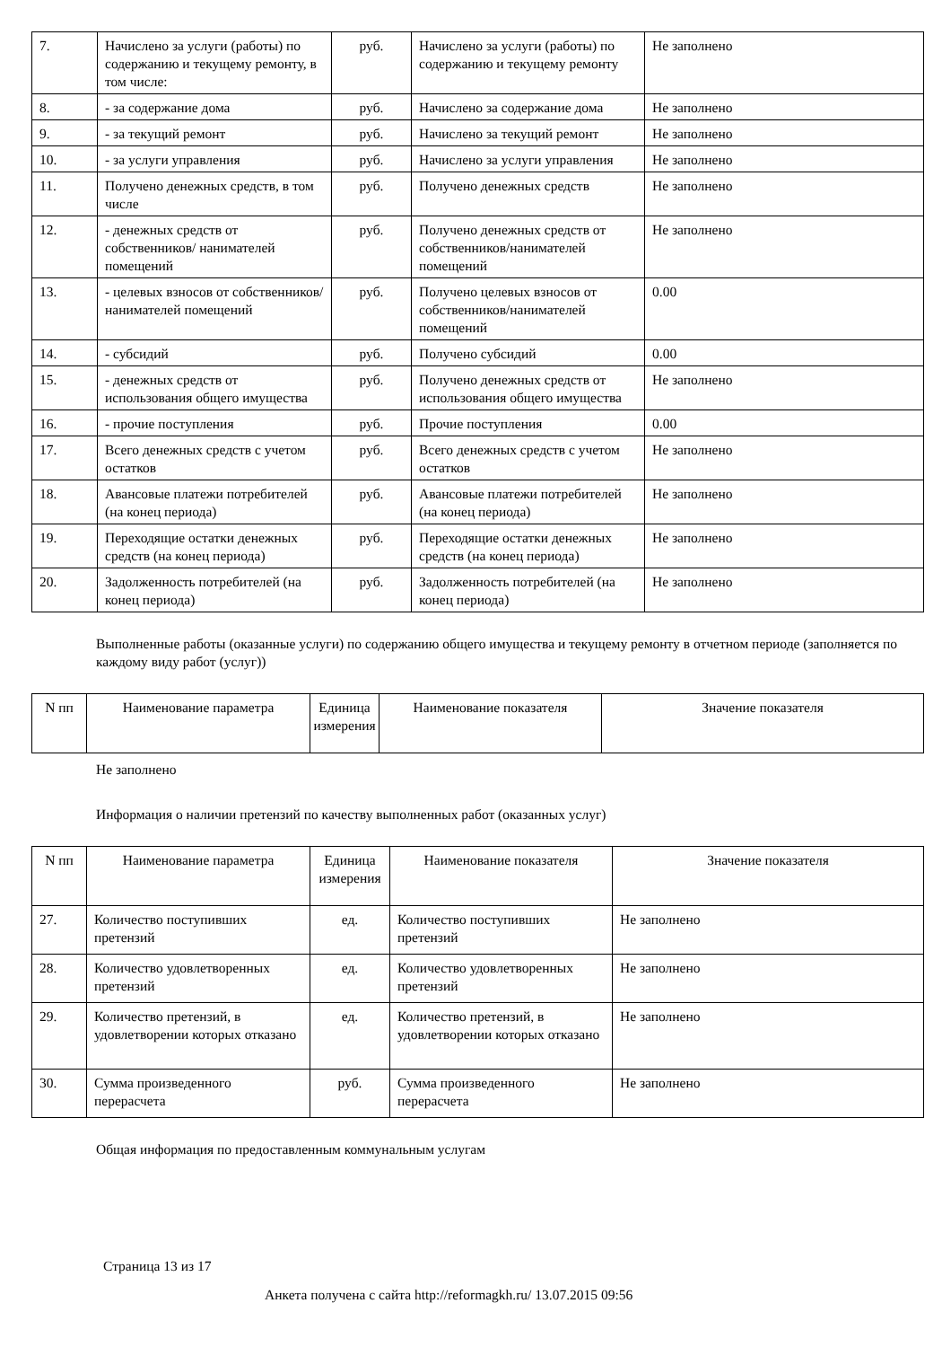| 7. | Начислено за услуги (работы) по содержанию и текущему ремонту, в том числе: | руб. | Начислено за услуги (работы) по содержанию и текущему ремонту | Не заполнено |
| 8. | - за содержание дома | руб. | Начислено за содержание дома | Не заполнено |
| 9. | - за текущий ремонт | руб. | Начислено за текущий ремонт | Не заполнено |
| 10. | - за услуги управления | руб. | Начислено за услуги управления | Не заполнено |
| 11. | Получено денежных средств, в том числе | руб. | Получено денежных средств | Не заполнено |
| 12. | - денежных средств от собственников/ нанимателей помещений | руб. | Получено денежных средств от собственников/нанимателей помещений | Не заполнено |
| 13. | - целевых взносов от собственников/ нанимателей помещений | руб. | Получено целевых взносов от собственников/нанимателей помещений | 0.00 |
| 14. | - субсидий | руб. | Получено субсидий | 0.00 |
| 15. | - денежных средств от использования общего имущества | руб. | Получено денежных средств от использования общего имущества | Не заполнено |
| 16. | - прочие поступления | руб. | Прочие поступления | 0.00 |
| 17. | Всего денежных средств с учетом остатков | руб. | Всего денежных средств с учетом остатков | Не заполнено |
| 18. | Авансовые платежи потребителей (на конец периода) | руб. | Авансовые платежи потребителей (на конец периода) | Не заполнено |
| 19. | Переходящие остатки денежных средств (на конец периода) | руб. | Переходящие остатки денежных средств (на конец периода) | Не заполнено |
| 20. | Задолженность потребителей (на конец периода) | руб. | Задолженность потребителей (на конец периода) | Не заполнено |
Выполненные работы (оказанные услуги) по содержанию общего имущества и текущему ремонту в отчетном периоде (заполняется по каждому виду работ (услуг))
| N пп | Наименование параметра | Единица измерения | Наименование показателя | Значение показателя |
| --- | --- | --- | --- | --- |
Не заполнено
Информация о наличии претензий по качеству выполненных работ (оказанных услуг)
| N пп | Наименование параметра | Единица измерения | Наименование показателя | Значение показателя |
| --- | --- | --- | --- | --- |
| 27. | Количество поступивших претензий | ед. | Количество поступивших претензий | Не заполнено |
| 28. | Количество удовлетворенных претензий | ед. | Количество удовлетворенных претензий | Не заполнено |
| 29. | Количество претензий, в удовлетворении которых отказано | ед. | Количество претензий, в удовлетворении которых отказано | Не заполнено |
| 30. | Сумма произведенного перерасчета | руб. | Сумма произведенного перерасчета | Не заполнено |
Общая информация по предоставленным коммунальным услугам
Страница 13 из 17
Анкета получена с сайта http://reformagkh.ru/ 13.07.2015 09:56